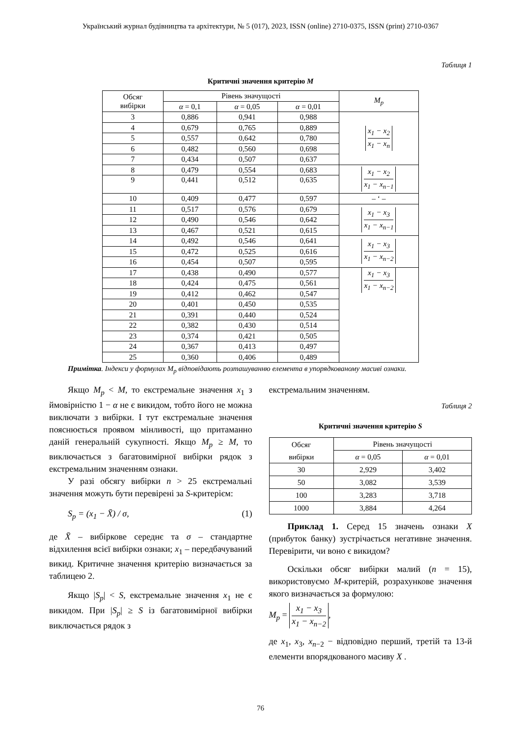Український журнал будівництва та архітектури, № 5 (017), 2023, ISSN (online) 2710-0375, ISSN (print) 2710-0367
Таблиця 1
Критичні значення критерію M
| Обсяг вибірки | Рівень значущості | | | M<sub>p</sub> |
| --- | --- | --- | --- | --- |
| | α = 0,1 | α = 0,05 | α = 0,01 | |
| 3 | 0,886 | 0,941 | 0,988 | x<sub>1</sub> − x<sub>2</sub> x<sub>1</sub> − x<sub>n</sub> |
| 4 | 0,679 | 0,765 | 0,889 | |
| 5 | 0,557 | 0,642 | 0,780 | |
| 6 | 0,482 | 0,560 | 0,698 | |
| 7 | 0,434 | 0,507 | 0,637 | |
| 8 | 0,479 | 0,554 | 0,683 | x<sub>1</sub> − x<sub>2</sub> x<sub>1</sub> − x<sub>n−1</sub> |
| 9 | 0,441 | 0,512 | 0,635 | |
| 10 | 0,409 | 0,477 | 0,597 | – ‘ – |
| 11 | 0,517 | 0,576 | 0,679 | x<sub>1</sub> − x<sub>3</sub> x<sub>1</sub> − x<sub>n−1</sub> |
| 12 | 0,490 | 0,546 | 0,642 | |
| 13 | 0,467 | 0,521 | 0,615 | |
| 14 | 0,492 | 0,546 | 0,641 | x<sub>1</sub> − x<sub>3</sub> x<sub>1</sub> − x<sub>n−2</sub> |
| 15 | 0,472 | 0,525 | 0,616 | |
| 16 | 0,454 | 0,507 | 0,595 | |
| 17 | 0,438 | 0,490 | 0,577 | x<sub>1</sub> − x<sub>3</sub> x<sub>1</sub> − x<sub>n−2</sub> |
| 18 | 0,424 | 0,475 | 0,561 | |
| 19 | 0,412 | 0,462 | 0,547 | |
| 20 | 0,401 | 0,450 | 0,535 | |
| 21 | 0,391 | 0,440 | 0,524 | |
| 22 | 0,382 | 0,430 | 0,514 | |
| 23 | 0,374 | 0,421 | 0,505 | |
| 24 | 0,367 | 0,413 | 0,497 | |
| 25 | 0,360 | 0,406 | 0,489 | |
Примітка. Індекси у формулах M<sub>p</sub> відповідають розташуванню елемента в упорядкованому масиві ознаки.
Якщо M<sub>p</sub> < M, то екстремальне значення x<sub>1</sub> з ймовірністю 1 − α не є викидом, тобто його не можна виключати з вибірки. І тут екстремальне значення пояснюється проявом мінливості, що притаманно даній генеральній сукупності. Якщо M<sub>p</sub> ≥ M, то виключається з багатовимірної вибірки рядок з екстремальним значенням ознаки.
У разі обсягу вибірки n > 25 екстремальні значення можуть бути перевірені за S-критерієм:
S<sub>p</sub> = (x<sub>1</sub> − X̄) / σ, (1)
де X̄ – вибіркове середнє та σ – стандартне відхилення всієї вибірки ознаки; x<sub>1</sub> – передбачуваний викид. Критичне значення критерію визначається за таблицею 2.
Якщо |S<sub>p</sub>| < S, екстремальне значення x<sub>1</sub> не є викидом. При |S<sub>p</sub>| ≥ S із багатовимірної вибірки виключається рядок з
екстремальним значенням.
Таблиця 2
Критичні значення критерію S
| Обсяг вибірки | Рівень значущості | |
| --- | --- | --- |
| | α = 0,05 | α = 0,01 |
| 30 | 2,929 | 3,402 |
| 50 | 3,082 | 3,539 |
| 100 | 3,283 | 3,718 |
| 1000 | 3,884 | 4,264 |
Приклад 1. Серед 15 значень ознаки X (прибуток банку) зустрічається негативне значення. Перевірити, чи воно є викидом?
Оскільки обсяг вибірки малий (n = 15), використовуємо M-критерій, розрахункове значення якого визначається за формулою:
M<sub>p</sub> = x<sub>1</sub> − x<sub>3</sub> x<sub>1</sub> − x<sub>n−2</sub>,
де x<sub>1</sub>, x<sub>3</sub>, x<sub>n−2</sub> − відповідно перший, третій та 13-й елементи впорядкованого масиву X .
76